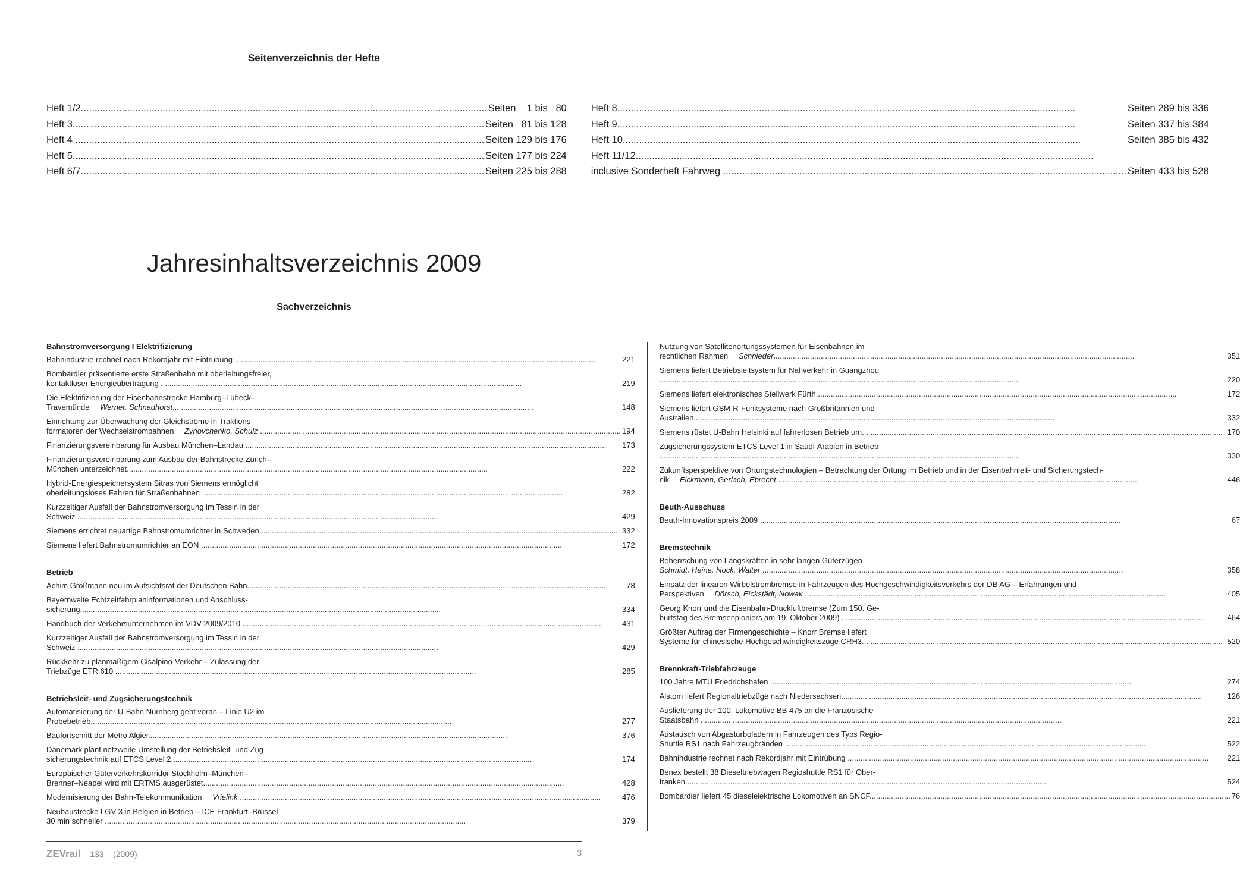Seitenverzeichnis der Hefte
Heft 1/2 Seiten 1 bis 80
Heft 3 Seiten 81 bis 128
Heft 4 Seiten 129 bis 176
Heft 5 Seiten 177 bis 224
Heft 6/7 Seiten 225 bis 288
Heft 8 Seiten 289 bis 336
Heft 9 Seiten 337 bis 384
Heft 10 Seiten 385 bis 432
Heft 11/12
inclusive Sonderheft Fahrweg Seiten 433 bis 528
Jahresinhaltsverzeichnis 2009
Sachverzeichnis
Bahnstromversorgung I Elektrifizierung
Bahnindustrie rechnet nach Rekordjahr mit Eintrübung 221
Bombardier präsentierte erste Straßenbahn mit oberleitungsfreier,
kontaktloser Energieübertragung 219
Die Elektrifizierung der Eisenbahnstrecke Hamburg–Lübeck–
Travemünde Werner, Schnadhorst 148
Einrichtung zur Überwachung der Gleichströme in Traktions-
formatoren der Wechselstrombahnen Zynovchenko, Schulz 194
Finanzierungsvereinbarung für Ausbau München–Landau 173
Finanzierungsvereinbarung zum Ausbau der Bahnstrecke Zürich–
München unterzeichnet 222
Hybrid-Energiespeichersystem Sitras von Siemens ermöglicht
oberleitungsloses Fahren für Straßenbahnen 282
Kurzzeitiger Ausfall der Bahnstromversorgung im Tessin in der
Schweiz 429
Siemens errichtet neuartige Bahnstromumrichter in Schweden 332
Siemens liefert Bahnstromumrichter an EON 172
Betrieb
Achim Großmann neu im Aufsichtsrat der Deutschen Bahn 78
Bayernweite Echtzeitfahrplaninformationen und Anschluss-
sicherung 334
Handbuch der Verkehrsunternehmen im VDV 2009/2010 431
Kurzzeitiger Ausfall der Bahnstromversorgung im Tessin in der
Schweiz 429
Rückkehr zu planmäßigem Cisalpino-Verkehr – Zulassung der
Triebzüge ETR 610 285
Betriebsleit- und Zugsicherungstechnik
Automatisierung der U-Bahn Nürnberg geht voran – Linie U2 im
Probebetrieb 277
Baufortschritt der Metro Algier 376
Dänemark plant netzweite Umstellung der Betriebsleit- und Zug-
sicherungstechnik auf ETCS Level 2 174
Europäischer Güterverkehrskorridor Stockholm–München–
Brenner–Neapel wird mit ERTMS ausgerüstet 428
Modernisierung der Bahn-Telekommunikation Vrielink 476
Neubaustrecke LGV 3 in Belgien in Betrieb – ICE Frankfurt–Brüssel
30 min schneller 379
Nutzung von Satellitenortungssystemen für Eisenbahnen im
rechtlichen Rahmen Schnieder 351
Siemens liefert Betriebsleitsystem für Nahverkehr in Guangzhou
220
Siemens liefert elektronisches Stellwerk Fürth 172
Siemens liefert GSM-R-Funksysteme nach Großbritannien und
Australien 332
Siemens rüstet U-Bahn Helsinki auf fahrerlosen Betrieb um 170
Zugsicherungssystem ETCS Level 1 in Saudi-Arabien in Betrieb
330
Zukunftsperspektive von Ortungstechnologien – Betrachtung der Ortung im Betrieb und in der Eisenbahnleit- und Sicherungstech-
nik Eickmann, Gerlach, Ebrecht 446
Beuth-Ausschuss
Beuth-Innovationspreis 2009 67
Bremstechnik
Beherrschung von Längskräften in sehr langen Güterzügen
Schmidt, Heine, Nock, Walter 358
Einsatz der linearen Wirbelstrombremse in Fahrzeugen des Hochgeschwindigkeitsverkehrs der DB AG – Erfahrungen und
Perspektiven Dörsch, Eickstädt, Nowak 405
Georg Knorr und die Eisenbahn-Druckluftbremse (Zum 150. Ge-
burtstag des Bremsenpioniers am 19. Oktober 2009) 464
Größter Auftrag der Firmengeschichte – Knorr Bremse liefert
Systeme für chinesische Hochgeschwindigkeitszüge CRH3 520
Brennkraft-Triebfahrzeuge
100 Jahre MTU Friedrichshafen 274
Alstom liefert Regionaltriebzüge nach Niedersachsen 126
Auslieferung der 100. Lokomotive BB 475 an die Französische
Staatsbahn 221
Austausch von Abgasturboladern in Fahrzeugen des Typs Regio-
Shuttle RS1 nach Fahrzeugbränden 522
Bahnindustrie rechnet nach Rekordjahr mit Eintrübung 221
Benex bestellt 38 Dieseltriebwagen Regioshuttle RS1 für Ober-
franken 524
Bombardier liefert 45 dieselelektrische Lokomotiven an SNCF 76
ZEVrail 133 (2009) 3